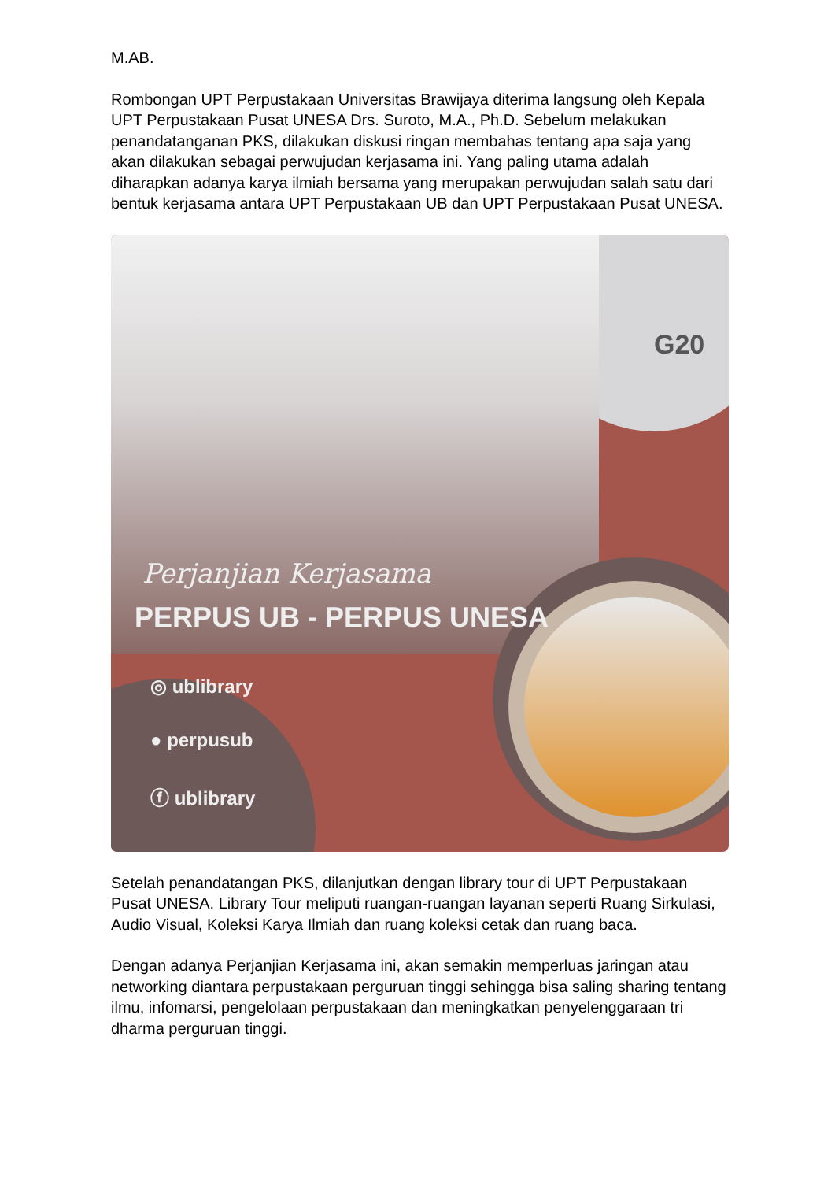M.AB.
Rombongan UPT Perpustakaan Universitas Brawijaya diterima langsung oleh Kepala UPT Perpustakaan Pusat UNESA Drs. Suroto, M.A., Ph.D. Sebelum melakukan penandatanganan PKS, dilakukan diskusi ringan membahas tentang apa saja yang akan dilakukan sebagai perwujudan kerjasama ini. Yang paling utama adalah diharapkan adanya karya ilmiah bersama yang merupakan perwujudan salah satu dari bentuk kerjasama antara UPT Perpustakaan UB dan UPT Perpustakaan Pusat UNESA.
Perjanjian Kerjasama
PERPUS UB - PERPUS UNESA
G20
◎ ublibrary
● perpusub
ⓕ ublibrary
Setelah penandatangan PKS, dilanjutkan dengan library tour di UPT Perpustakaan Pusat UNESA. Library Tour meliputi ruangan-ruangan layanan seperti Ruang Sirkulasi, Audio Visual, Koleksi Karya Ilmiah dan ruang koleksi cetak dan ruang baca.
Dengan adanya Perjanjian Kerjasama ini, akan semakin memperluas jaringan atau networking diantara perpustakaan perguruan tinggi sehingga bisa saling sharing tentang ilmu, infomarsi, pengelolaan perpustakaan dan meningkatkan penyelenggaraan tri dharma perguruan tinggi.